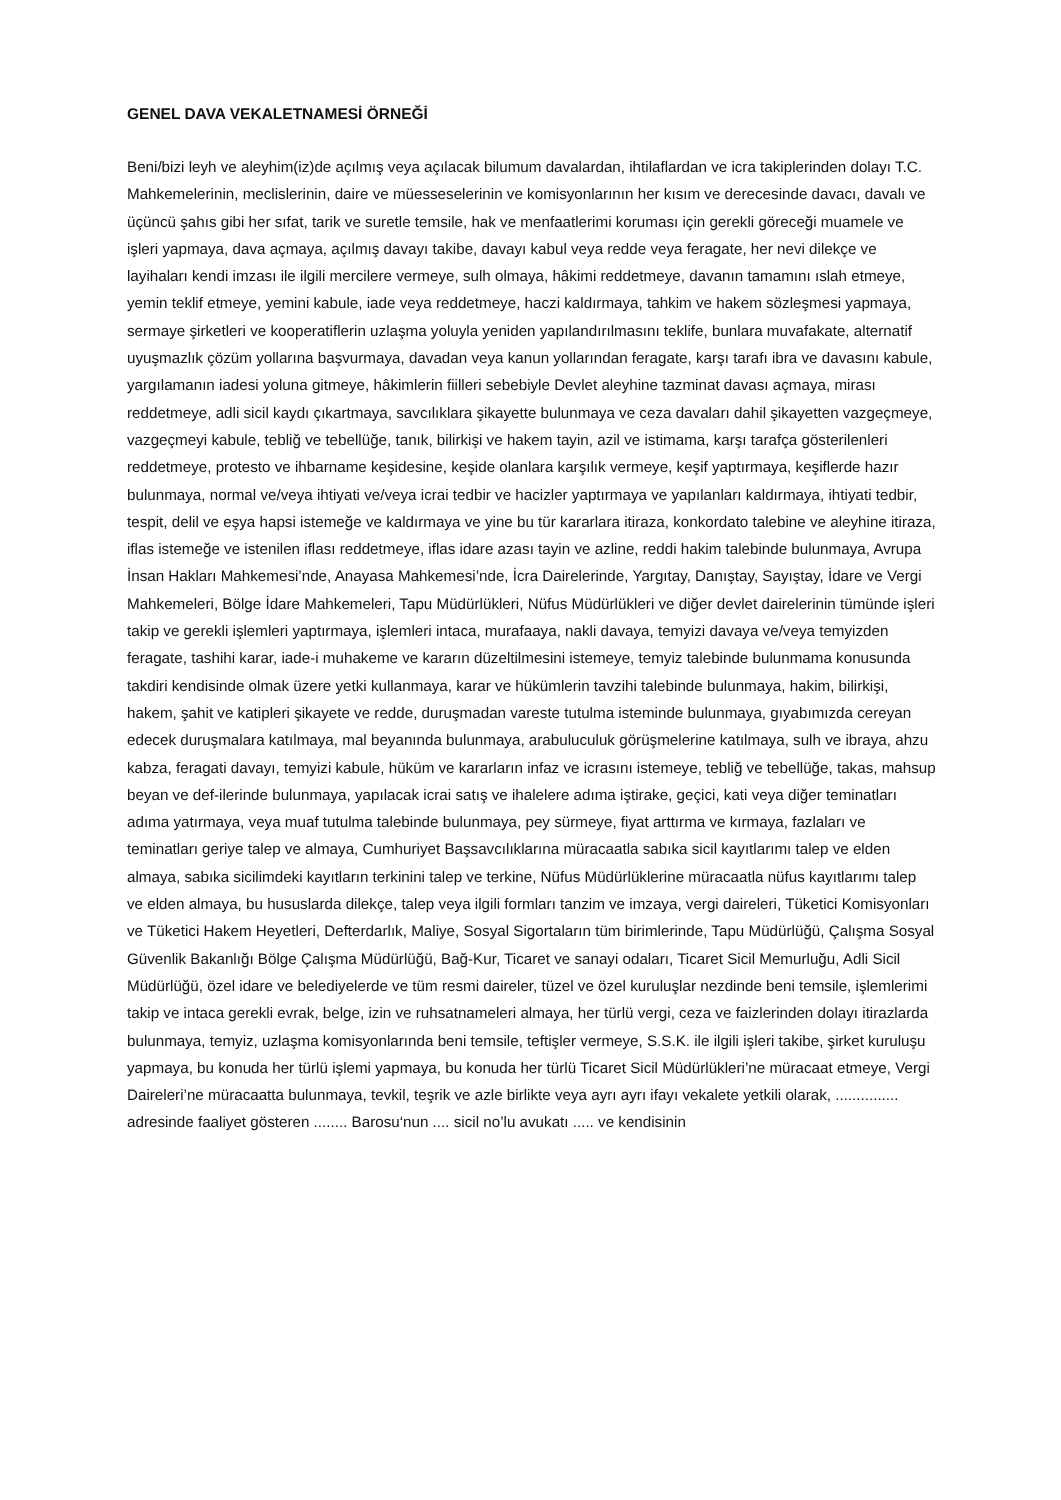GENEL DAVA VEKALETNAMESİ ÖRNEĞİ
Beni/bizi leyh ve aleyhim(iz)de açılmış veya açılacak bilumum davalardan, ihtilaflardan ve icra takiplerinden dolayı T.C. Mahkemelerinin, meclislerinin, daire ve müesseselerinin ve komisyonlarının her kısım ve derecesinde davacı, davalı ve üçüncü şahıs gibi her sıfat, tarik ve suretle temsile, hak ve menfaatlerimi koruması için gerekli göreceği muamele ve işleri yapmaya, dava açmaya, açılmış davayı takibe, davayı kabul veya redde veya feragate, her nevi dilekçe ve layihaları kendi imzası ile ilgili mercilere vermeye, sulh olmaya, hâkimi reddetmeye, davanın tamamını ıslah etmeye, yemin teklif etmeye, yemini kabule, iade veya reddetmeye, haczi kaldırmaya, tahkim ve hakem sözleşmesi yapmaya, sermaye şirketleri ve kooperatiflerin uzlaşma yoluyla yeniden yapılandırılmasını teklife, bunlara muvafakate, alternatif uyuşmazlık çözüm yollarına başvurmaya, davadan veya kanun yollarından feragate, karşı tarafı ibra ve davasını kabule, yargılamanın iadesi yoluna gitmeye, hâkimlerin fiilleri sebebiyle Devlet aleyhine tazminat davası açmaya, mirası reddetmeye, adli sicil kaydı çıkartmaya, savcılıklara şikayette bulunmaya ve ceza davaları dahil şikayetten vazgeçmeye, vazgeçmeyi kabule, tebliğ ve tebellüğe, tanık, bilirkişi ve hakem tayin, azil ve istimama, karşı tarafça gösterilenleri reddetmeye, protesto ve ihbarname keşidesine, keşide olanlara karşılık vermeye, keşif yaptırmaya, keşiflerde hazır bulunmaya, normal ve/veya ihtiyati ve/veya icrai tedbir ve hacizler yaptırmaya ve yapılanları kaldırmaya, ihtiyati tedbir, tespit, delil ve eşya hapsi istemeğe ve kaldırmaya ve yine bu tür kararlara itiraza, konkordato talebine ve aleyhine itiraza, iflas istemeğe ve istenilen iflası reddetmeye, iflas idare azası tayin ve azline, reddi hakim talebinde bulunmaya, Avrupa İnsan Hakları Mahkemesi’nde, Anayasa Mahkemesi’nde, İcra Dairelerinde, Yargıtay, Danıştay, Sayıştay, İdare ve Vergi Mahkemeleri, Bölge İdare Mahkemeleri, Tapu Müdürlükleri, Nüfus Müdürlükleri ve diğer devlet dairelerinin tümünde işleri takip ve gerekli işlemleri yaptırmaya, işlemleri intaca, murafaaya, nakli davaya, temyizi davaya ve/veya temyizden feragate, tashihi karar, iade-i muhakeme ve kararın düzeltilmesini istemeye, temyiz talebinde bulunmama konusunda takdiri kendisinde olmak üzere yetki kullanmaya, karar ve hükümlerin tavzihi talebinde bulunmaya, hakim, bilirkişi, hakem, şahit ve katipleri şikayete ve redde, duruşmadan vareste tutulma isteminde bulunmaya, gıyabımızda cereyan edecek duruşmalara katılmaya, mal beyanında bulunmaya, arabuluculuk görüşmelerine katılmaya, sulh ve ibraya, ahzu kabza, feragati davayı, temyizi kabule, hüküm ve kararların infaz ve icrasını istemeye, tebliğ ve tebellüğe, takas, mahsup beyan ve def-ilerinde bulunmaya, yapılacak icrai satış ve ihalelere adıma iştirake, geçici, kati veya diğer teminatları adıma yatırmaya, veya muaf tutulma talebinde bulunmaya, pey sürmeye, fiyat arttırma ve kırmaya, fazlaları ve teminatları geriye talep ve almaya, Cumhuriyet Başsavcılıklarına müracaatla sabıka sicil kayıtlarımı talep ve elden almaya, sabıka sicilimdeki kayıtların terkinini talep ve terkine, Nüfus Müdürlüklerine müracaatla nüfus kayıtlarımı talep ve elden almaya, bu hususlarda dilekçe, talep veya ilgili formları tanzim ve imzaya, vergi daireleri, Tüketici Komisyonları ve Tüketici Hakem Heyetleri, Defterdarlık, Maliye, Sosyal Sigortaların tüm birimlerinde, Tapu Müdürlüğü, Çalışma Sosyal Güvenlik Bakanlığı Bölge Çalışma Müdürlüğü, Bağ-Kur, Ticaret ve sanayi odaları, Ticaret Sicil Memurluğu, Adli Sicil Müdürlüğü, özel idare ve belediyelerde ve tüm resmi daireler, tüzel ve özel kuruluşlar nezdinde beni temsile, işlemlerimi takip ve intaca gerekli evrak, belge, izin ve ruhsatnameleri almaya, her türlü vergi, ceza ve faizlerinden dolayı itirazlarda bulunmaya, temyiz, uzlaşma komisyonlarında beni temsile, teftişler vermeye, S.S.K. ile ilgili işleri takibe, şirket kuruluşu yapmaya, bu konuda her türlü işlemi yapmaya, bu konuda her türlü Ticaret Sicil Müdürlükleri’ne müracaat etmeye, Vergi Daireleri’ne müracaatta bulunmaya, tevkil, teşrik ve azle birlikte veya ayrı ayrı ifayı vekalete yetkili olarak, ............... adresinde faaliyet gösteren ........ Barosu‘nun .... sicil no’lu avukatı ..... ve kendisinin